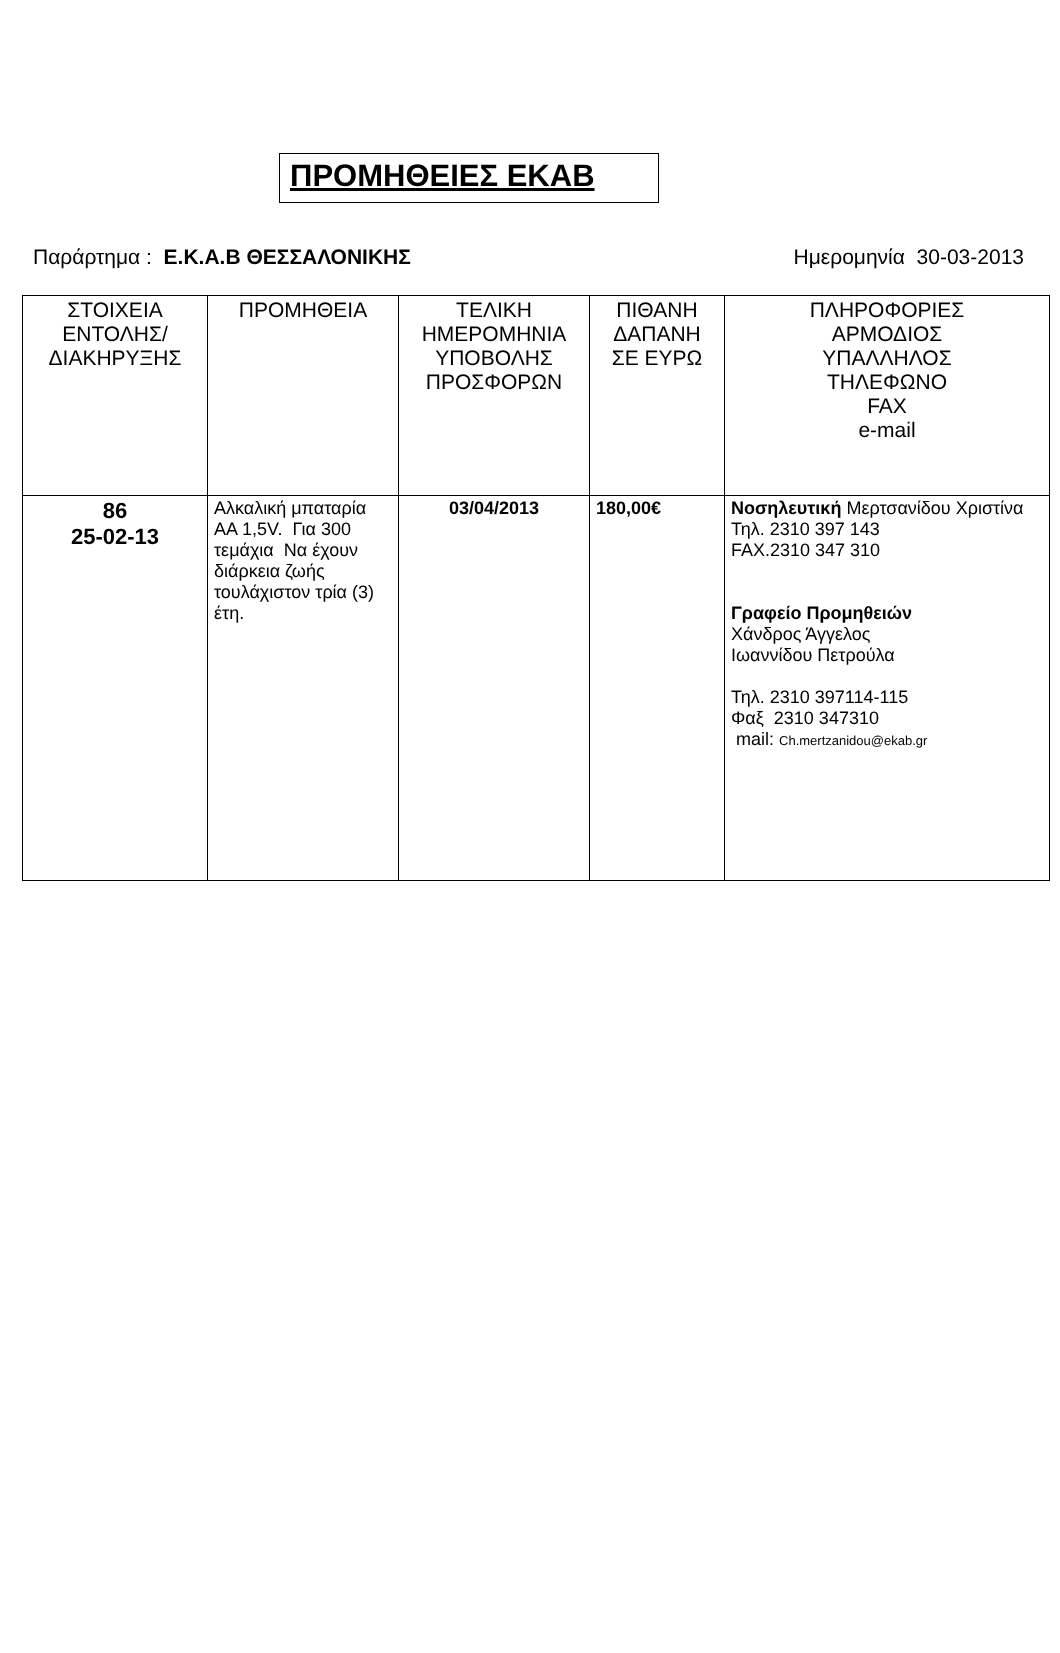ΠΡΟΜΗΘΕΙΕΣ ΕΚΑΒ
Παράρτημα : Ε.Κ.Α.Β ΘΕΣΣΑΛΟΝΙΚΗΣ
Ημερομηνία 30-03-2013
| ΣΤΟΙΧΕΙΑ ΕΝΤΟΛΗΣ/ ΔΙΑΚΗΡΥΞΗΣ | ΠΡΟΜΗΘΕΙΑ | ΤΕΛΙΚΗ ΗΜΕΡΟΜΗΝΙΑ ΥΠΟΒΟΛΗΣ ΠΡΟΣΦΟΡΩΝ | ΠΙΘΑΝΗ ΔΑΠΑΝΗ ΣΕ ΕΥΡΩ | ΠΛΗΡΟΦΟΡΙΕΣ ΑΡΜΟΔΙΟΣ ΥΠΑΛΛΗΛΟΣ ΤΗΛΕΦΩΝΟ FAX e-mail |
| --- | --- | --- | --- | --- |
| 86 25-02-13 | Αλκαλική μπαταρία ΑΑ 1,5V. Για 300 τεμάχια Να έχουν διάρκεια ζωής τουλάχιστον τρία (3) έτη. | 03/04/2013 | 180,00€ | Νοσηλευτική Μερτσανίδου Χριστίνα Τηλ. 2310 397 143 FAX.2310 347 310 Γραφείο Προμηθειών Χάνδρος Άγγελος Ιωαννίδου Πετρούλα Τηλ. 2310 397114-115 Φαξ 2310 347310 mail: Ch.mertzanidou@ekab.gr |